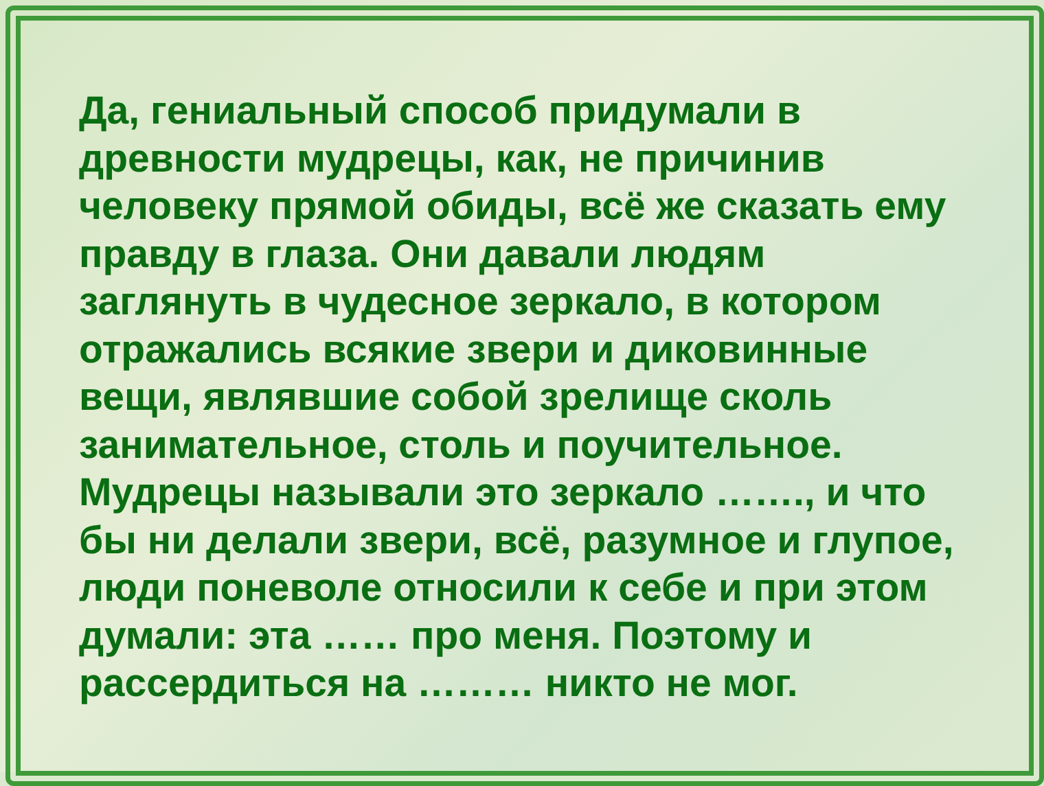Да, гениальный способ придумали в древности мудрецы, как, не причинив человеку прямой обиды, всё же сказать ему правду в глаза. Они давали людям заглянуть в чудесное зеркало, в котором отражались всякие звери и диковинные вещи, являвшие собой зрелище сколь занимательное, столь и поучительное. Мудрецы называли это зеркало ……., и что бы ни делали звери, всё, разумное и глупое, люди поневоле относили к себе и при этом думали: эта …… про меня. Поэтому и рассердиться на ……… никто не мог.